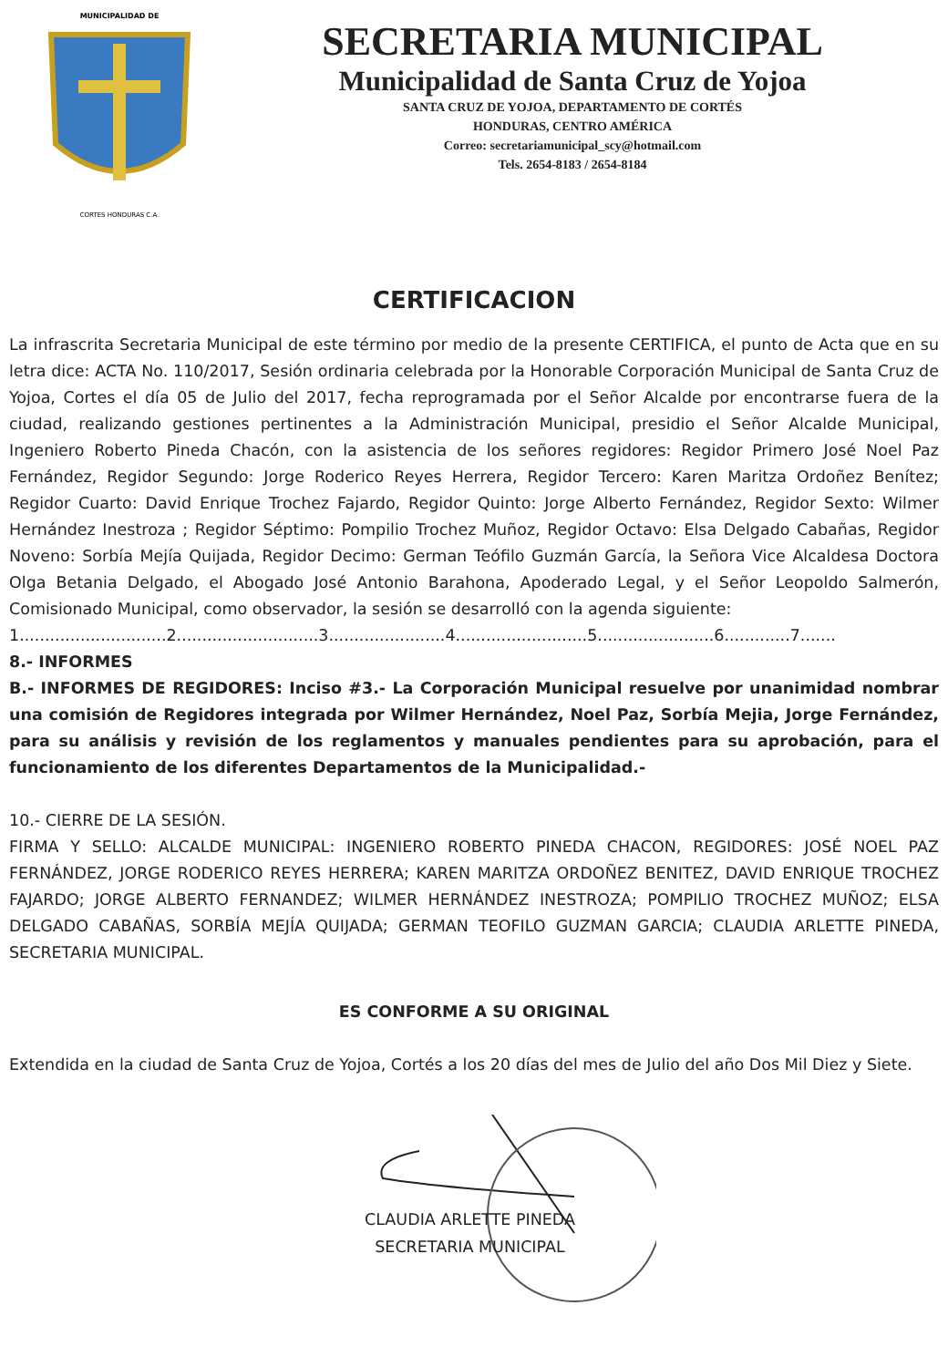MUNICIPALIDAD DE
CORTES HONDURAS C.A.
SECRETARIA MUNICIPAL
Municipalidad de Santa Cruz de Yojoa
SANTA CRUZ DE YOJOA, DEPARTAMENTO DE CORTÉS
HONDURAS, CENTRO AMÉRICA
Correo: secretariamunicipal_scy@hotmail.com
Tels. 2654-8183 / 2654-8184
CERTIFICACION
La infrascrita Secretaria Municipal de este término por medio de la presente CERTIFICA, el punto de Acta que en su letra dice: ACTA No. 110/2017, Sesión ordinaria celebrada por la Honorable Corporación Municipal de Santa Cruz de Yojoa, Cortes el día 05 de Julio del 2017, fecha reprogramada por el Señor Alcalde por encontrarse fuera de la ciudad, realizando gestiones pertinentes a la Administración Municipal, presidio el Señor Alcalde Municipal, Ingeniero Roberto Pineda Chacón, con la asistencia de los señores regidores: Regidor Primero José Noel Paz Fernández, Regidor Segundo: Jorge Roderico Reyes Herrera, Regidor Tercero: Karen Maritza Ordoñez Benítez; Regidor Cuarto: David Enrique Trochez Fajardo, Regidor Quinto: Jorge Alberto Fernández, Regidor Sexto: Wilmer Hernández Inestroza ; Regidor Séptimo: Pompilio Trochez Muñoz, Regidor Octavo: Elsa Delgado Cabañas, Regidor Noveno: Sorbía Mejía Quijada, Regidor Decimo: German Teófilo Guzmán García, la Señora Vice Alcaldesa Doctora Olga Betania Delgado, el Abogado José Antonio Barahona, Apoderado Legal, y el Señor Leopoldo Salmerón, Comisionado Municipal, como observador, la sesión se desarrolló con la agenda siguiente:
1.............................2............................3.......................4..........................5.......................6.............7.......
8.- INFORMES
B.- INFORMES DE REGIDORES: Inciso #3.- La Corporación Municipal resuelve por unanimidad nombrar una comisión de Regidores integrada por Wilmer Hernández, Noel Paz, Sorbía Mejia, Jorge Fernández, para su análisis y revisión de los reglamentos y manuales pendientes para su aprobación, para el funcionamiento de los diferentes Departamentos de la Municipalidad.-
10.- CIERRE DE LA SESIÓN.
FIRMA Y SELLO: ALCALDE MUNICIPAL: INGENIERO ROBERTO PINEDA CHACON, REGIDORES: JOSÉ NOEL PAZ FERNÁNDEZ, JORGE RODERICO REYES HERRERA; KAREN MARITZA ORDOÑEZ BENITEZ, DAVID ENRIQUE TROCHEZ FAJARDO; JORGE ALBERTO FERNANDEZ; WILMER HERNÁNDEZ INESTROZA; POMPILIO TROCHEZ MUÑOZ; ELSA DELGADO CABAÑAS, SORBÍA MEJÍA QUIJADA; GERMAN TEOFILO GUZMAN GARCIA; CLAUDIA ARLETTE PINEDA, SECRETARIA MUNICIPAL.
ES CONFORME A SU ORIGINAL
Extendida en la ciudad de Santa Cruz de Yojoa, Cortés a los 20 días del mes de Julio del año Dos Mil Diez y Siete.
CLAUDIA ARLETTE PINEDA
SECRETARIA MUNICIPAL